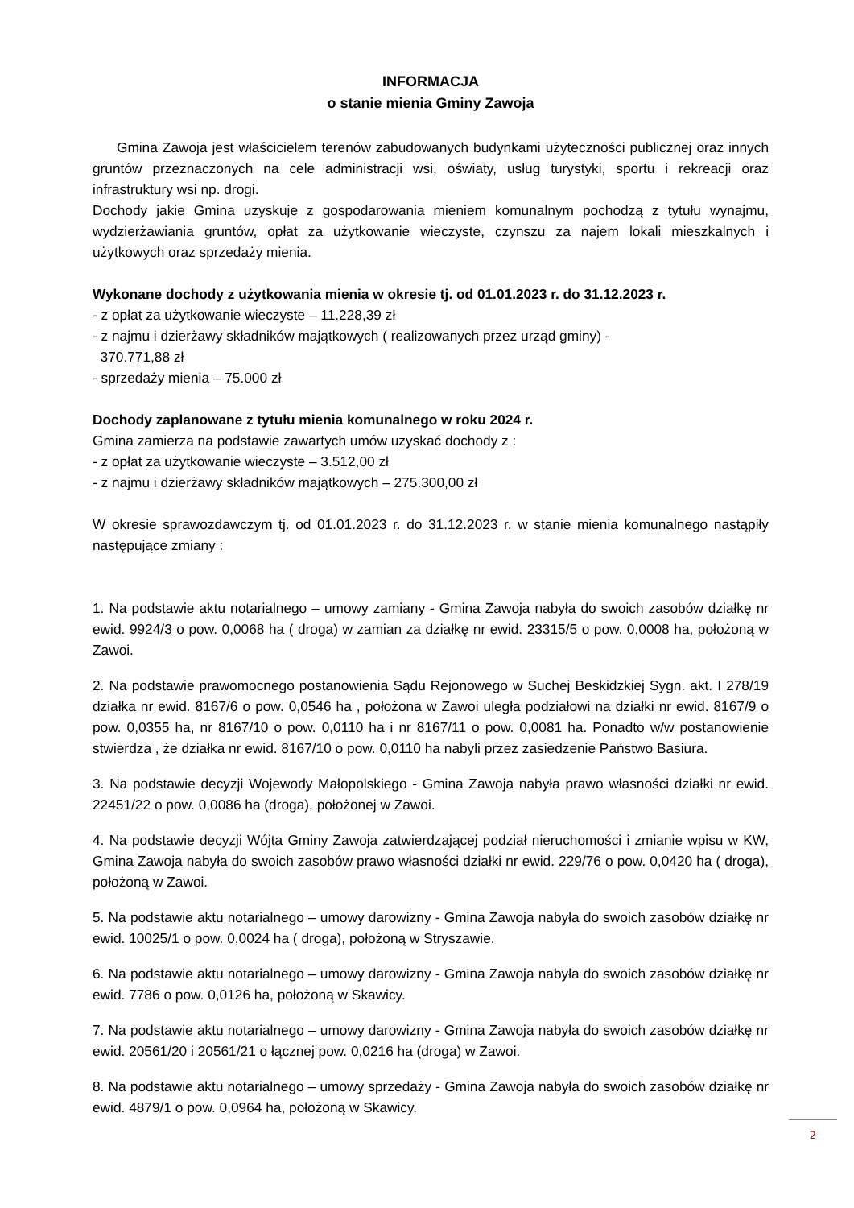INFORMACJA
o stanie mienia Gminy Zawoja
Gmina Zawoja jest właścicielem terenów zabudowanych budynkami użyteczności publicznej oraz innych gruntów przeznaczonych na cele administracji wsi, oświaty, usług turystyki, sportu i rekreacji oraz infrastruktury wsi np. drogi.
Dochody jakie Gmina uzyskuje z gospodarowania mieniem komunalnym pochodzą z tytułu wynajmu, wydzierżawiania gruntów, opłat za użytkowanie wieczyste, czynszu za najem lokali mieszkalnych i użytkowych oraz sprzedaży mienia.
Wykonane dochody z użytkowania mienia w okresie tj. od 01.01.2023 r. do 31.12.2023 r.
- z opłat za użytkowanie wieczyste – 11.228,39 zł
- z najmu i dzierżawy składników majątkowych ( realizowanych przez urząd gminy) -
370.771,88 zł
- sprzedaży mienia – 75.000 zł
Dochody zaplanowane z tytułu mienia komunalnego w roku 2024 r.
Gmina zamierza na podstawie zawartych umów uzyskać dochody z :
- z opłat za użytkowanie wieczyste – 3.512,00 zł
- z najmu i dzierżawy składników majątkowych – 275.300,00 zł
W okresie sprawozdawczym tj. od 01.01.2023 r. do 31.12.2023 r. w stanie mienia komunalnego nastąpiły następujące zmiany :
1. Na podstawie aktu notarialnego – umowy zamiany - Gmina Zawoja nabyła do swoich zasobów działkę nr ewid. 9924/3 o pow. 0,0068 ha ( droga) w zamian za działkę nr ewid. 23315/5 o pow. 0,0008 ha, położoną w Zawoi.
2. Na podstawie prawomocnego postanowienia Sądu Rejonowego w Suchej Beskidzkiej Sygn. akt. I 278/19 działka nr ewid. 8167/6 o pow. 0,0546 ha , położona w Zawoi uległa podziałowi na działki nr ewid. 8167/9 o pow. 0,0355 ha, nr 8167/10 o pow. 0,0110 ha i nr 8167/11 o pow. 0,0081 ha. Ponadto w/w postanowienie stwierdza , że działka nr ewid. 8167/10 o pow. 0,0110 ha nabyli przez zasiedzenie Państwo Basiura.
3. Na podstawie decyzji Wojewody Małopolskiego - Gmina Zawoja nabyła prawo własności działki nr ewid. 22451/22 o pow. 0,0086 ha (droga), położonej w Zawoi.
4. Na podstawie decyzji Wójta Gminy Zawoja zatwierdzającej podział nieruchomości i zmianie wpisu w KW, Gmina Zawoja nabyła do swoich zasobów prawo własności działki nr ewid. 229/76 o pow. 0,0420 ha ( droga), położoną w Zawoi.
5. Na podstawie aktu notarialnego – umowy darowizny - Gmina Zawoja nabyła do swoich zasobów działkę nr ewid. 10025/1 o pow. 0,0024 ha ( droga), położoną w Stryszawie.
6. Na podstawie aktu notarialnego – umowy darowizny - Gmina Zawoja nabyła do swoich zasobów działkę nr ewid. 7786 o pow. 0,0126 ha, położoną w Skawicy.
7. Na podstawie aktu notarialnego – umowy darowizny - Gmina Zawoja nabyła do swoich zasobów działkę nr ewid. 20561/20 i 20561/21 o łącznej pow. 0,0216 ha (droga) w Zawoi.
8. Na podstawie aktu notarialnego – umowy sprzedaży - Gmina Zawoja nabyła do swoich zasobów działkę nr ewid. 4879/1 o pow. 0,0964 ha, położoną w Skawicy.
2